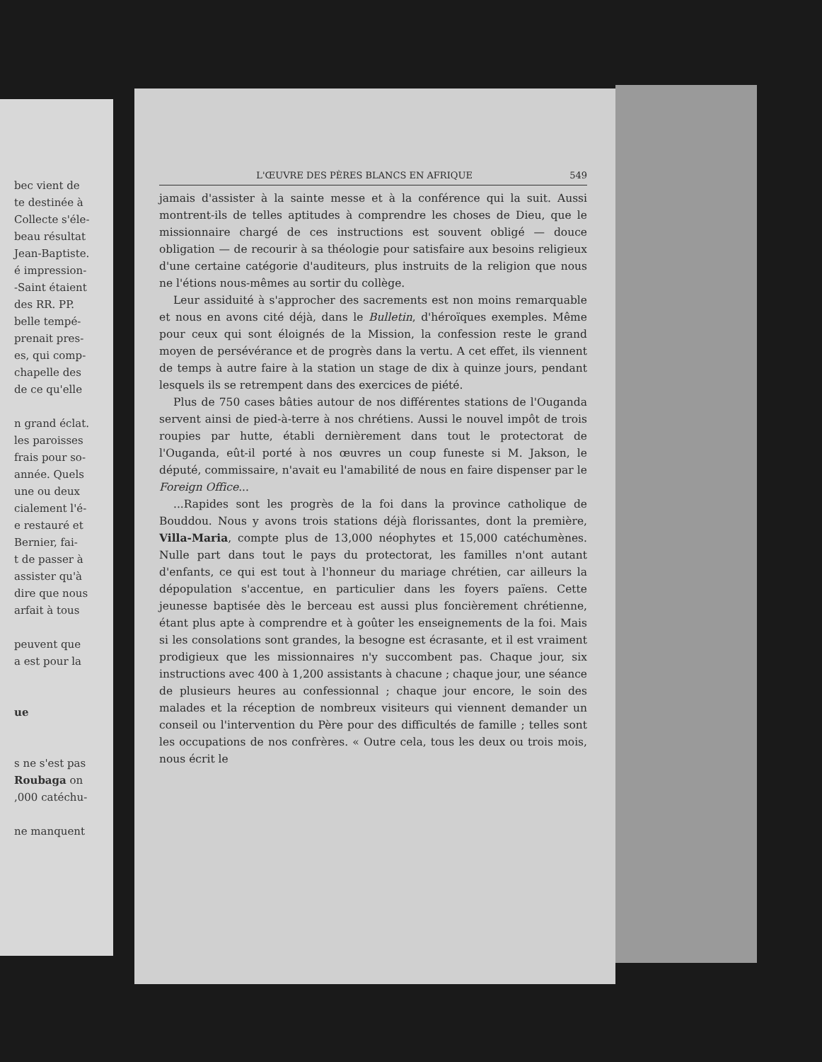bec vient de
te destinée à
Collecte s'éle-
beau résultat
Jean-Baptiste.
é impression-
-Saint étaient
des RR. PP.
belle tempé-
prenait pres-
es, qui comp-
chapelle des
de ce qu'elle
n grand éclat.
les paroisses
frais pour so-
année. Quels
une ou deux
cialement l'é-
e restauré et
Bernier, fai-
t de passer à
assister qu'à
dire que nous
arfait à tous
peuvent que
a est pour la
ue
s ne s'est pas
Roubaga on
,000 catéchu-
ne manquent
L'ŒUVRE DES PÈRES BLANCS EN AFRIQUE 549
jamais d'assister à la sainte messe et à la conférence qui la suit. Aussi montrent-ils de telles aptitudes à comprendre les choses de Dieu, que le missionnaire chargé de ces instructions est souvent obligé — douce obligation — de recourir à sa théologie pour satisfaire aux besoins religieux d'une certaine catégorie d'auditeurs, plus instruits de la religion que nous ne l'étions nous-mêmes au sortir du collège.
Leur assiduité à s'approcher des sacrements est non moins remarquable et nous en avons cité déjà, dans le Bulletin, d'héroïques exemples. Même pour ceux qui sont éloignés de la Mission, la confession reste le grand moyen de persévérance et de progrès dans la vertu. A cet effet, ils viennent de temps à autre faire à la station un stage de dix à quinze jours, pendant lesquels ils se retrempent dans des exercices de piété.
Plus de 750 cases bâties autour de nos différentes stations de l'Ouganda servent ainsi de pied-à-terre à nos chrétiens. Aussi le nouvel impôt de trois roupies par hutte, établi dernièrement dans tout le protectorat de l'Ouganda, eût-il porté à nos œuvres un coup funeste si M. Jakson, le député, commissaire, n'avait eu l'amabilité de nous en faire dispenser par le Foreign Office...
...Rapides sont les progrès de la foi dans la province catholique de Bouddou. Nous y avons trois stations déjà florissantes, dont la première, Villa-Maria, compte plus de 13,000 néophytes et 15,000 catéchumènes. Nulle part dans tout le pays du protectorat, les familles n'ont autant d'enfants, ce qui est tout à l'honneur du mariage chrétien, car ailleurs la dépopulation s'accentue, en particulier dans les foyers païens. Cette jeunesse baptisée dès le berceau est aussi plus foncièrement chrétienne, étant plus apte à comprendre et à goûter les enseignements de la foi. Mais si les consolations sont grandes, la besogne est écrasante, et il est vraiment prodigieux que les missionnaires n'y succombent pas. Chaque jour, six instructions avec 400 à 1,200 assistants à chacune ; chaque jour, une séance de plusieurs heures au confessionnal ; chaque jour encore, le soin des malades et la réception de nombreux visiteurs qui viennent demander un conseil ou l'intervention du Père pour des difficultés de famille ; telles sont les occupations de nos confrères. « Outre cela, tous les deux ou trois mois, nous écrit le